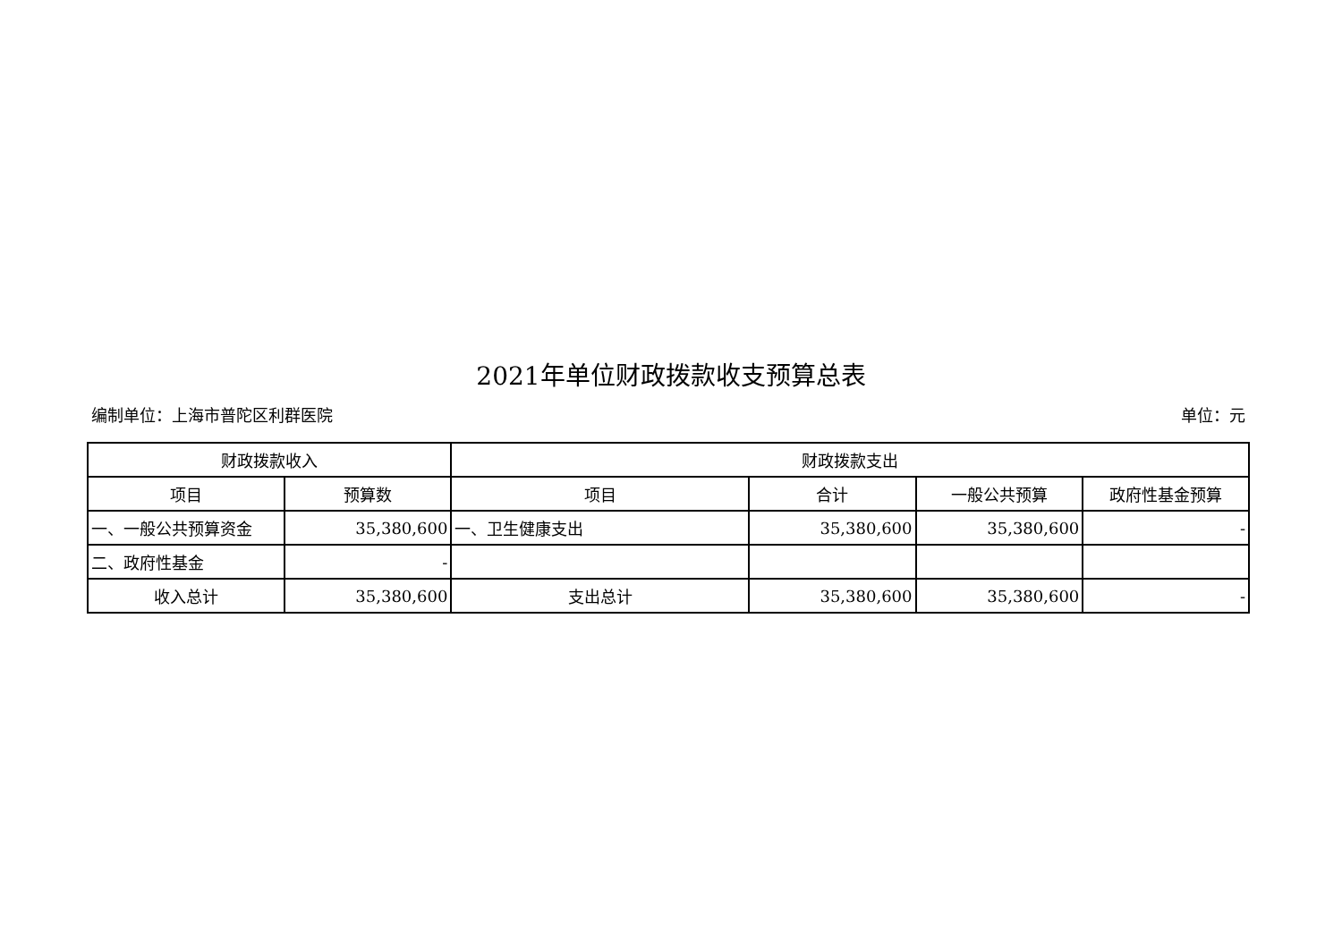2021年单位财政拨款收支预算总表
编制单位：上海市普陀区利群医院 单位：元
| 财政拨款收入 | | 财政拨款支出 | | | |
| --- | --- | --- | --- | --- | --- |
| 项目 | 预算数 | 项目 | 合计 | 一般公共预算 | 政府性基金预算 |
| 一、一般公共预算资金 | 35,380,600 | 一、卫生健康支出 | 35,380,600 | 35,380,600 | - |
| 二、政府性基金 | - | | | | |
| 收入总计 | 35,380,600 | 支出总计 | 35,380,600 | 35,380,600 | - |